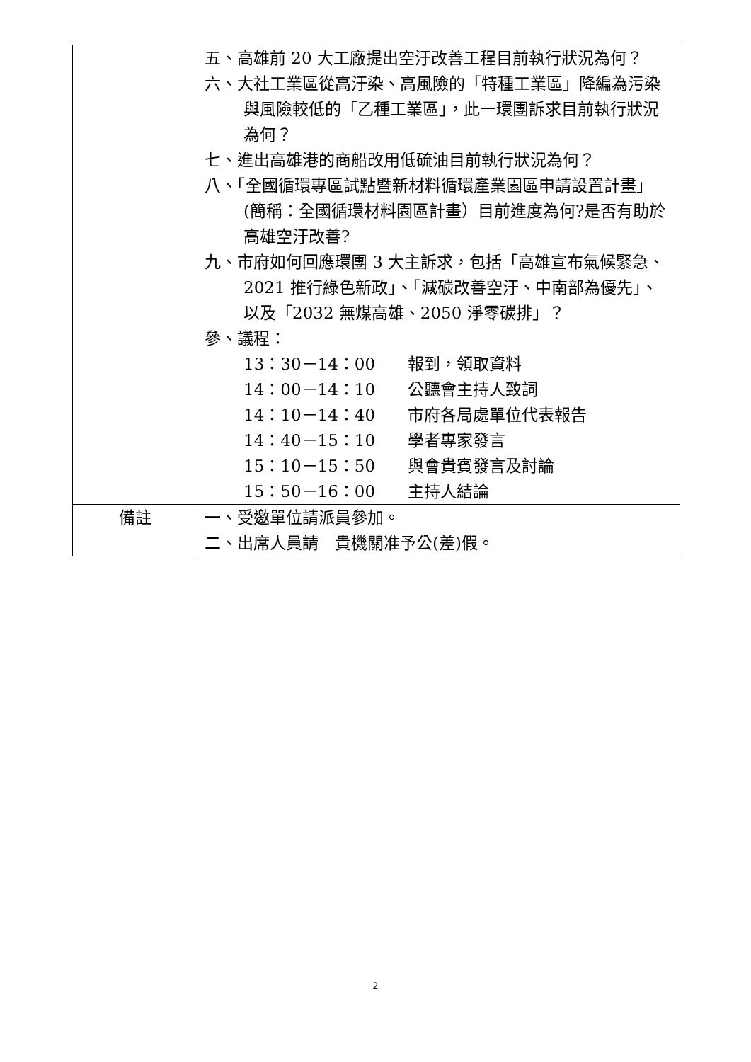| | 五、高雄前 20 大工廠提出空汙改善工程目前執行狀況為何？ 六、大社工業區從高汙染、高風險的「特種工業區」降編為污染與風險較低的「乙種工業區」，此一環團訴求目前執行狀況為何？ 七、進出高雄港的商船改用低硫油目前執行狀況為何？ 八、「全國循環專區試點暨新材料循環產業園區申請設置計畫」(簡稱：全國循環材料園區計畫）目前進度為何?是否有助於高雄空汙改善? 九、市府如何回應環團 3 大主訴求，包括「高雄宣布氣候緊急、2021 推行綠色新政」、「減碳改善空汙、中南部為優先」、以及「2032 無煤高雄、2050 淨零碳排」？ 參、議程： 13：30－14：00 報到，領取資料 14：00－14：10 公聽會主持人致詞 14：10－14：40 市府各局處單位代表報告 14：40－15：10 學者專家發言 15：10－15：50 與會貴賓發言及討論 15：50－16：00 主持人結論 |
| 備註 | 一、受邀單位請派員參加。 二、出席人員請 貴機關准予公(差)假。 |
2